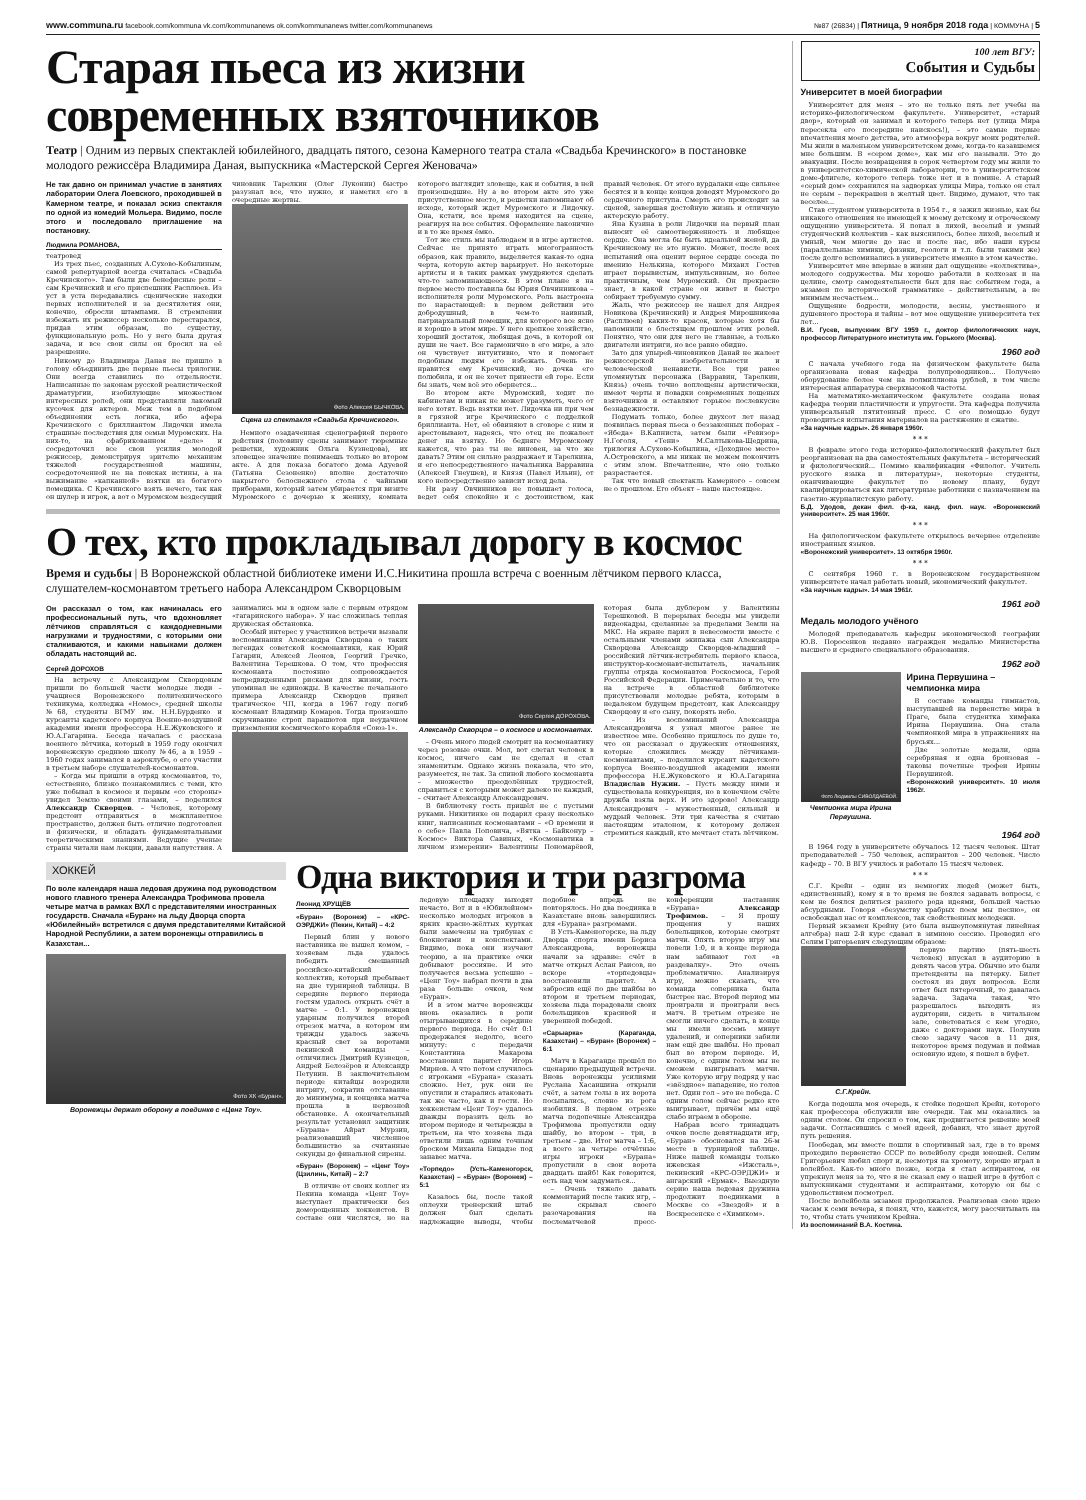www.communa.ru facebook.com/kommuna vk.com/kommunanews ok.com/kommunanews twitter.com/kommunanews
№87 (26834) | Пятница, 9 ноября 2018 года | КОММУНА | 5
Старая пьеса из жизни современных взяточников
Театр | Одним из первых спектаклей юбилейного, двадцать пятого, сезона Камерного театра стала «Свадьба Кречинского» в постановке молодого режиссёра Владимира Даная, выпускника «Мастерской Сергея Женовача»
Не так давно он принимал участие в занятиях лаборатории Олега Лоевского, проходившей в Камерном театре, и показал эскиз спектакля по одной из комедий Мольера. Видимо, после этого и последовало приглашение на постановку.
Людмила РОМАНОВА,
театровед
Из трех пьес, созданных А.Сухово-Кобылиным, самой репертуарной всегда считалась «Свадьба Кречинского». Там были две бенефисные роли – сам Кречинский и его приспешник Расплюев. Из уст в уста передавались сценические находки первых исполнителей и за десятилетия они, конечно, обросли штампами. В стремлении избежать их режиссер несколько перестарался, придав этим образам, по существу, функциональную роль. Но у него была другая задача, и все свои силы он бросил на её разрешение.
Никому до Владимира Даная не пришло в голову объединить две первые пьесы трилогии. Они всегда ставились по отдельности. Написанные по законам русской реалистической драматургии, изобилующие множеством интересных ролей, они представляли лакомый кусочек для актеров. Меж тем в подобном объединении есть логика, ибо афера Кречинского с бриллиантом Лидочки имела страшные последствия для семьи Муромских. На них-то, на сфабрикованном «деле» и сосредоточил все свои усилия молодой режиссер, демонстрируя зрителю механизм тяжелой государственной машины, сосредоточенной не на поисках истины, а на выжимание «капканной» взятки из богатого помещика. С Кречинского взять нечего, так как он шулер и игрок, а вот о Муромском вездесущий чиновник Тарелкин (Олег Луконин) быстро разузнал все, что нужно, и наметил его в очередные жертвы.
Фото Алексея БЫЧКОВА.
Сцена из спектакля «Свадьба Кречинского».
Немного озадаченная сценографией первого действия (половину сцены занимают тюремные решетки, художник Ольга Кузнецова), их зловещее значение понимаешь только во втором акте. А для показа богатого дома Адуевой (Татьяна Сезоненко) вполне достаточно накрытого белоснежного стола с чайными приборами, который затем убирается при визите Муромского с дочерью к жениху, комната которого выглядит зловеще, как и события, в ней произошедшие. Ну а во втором акте это уже присутственное место, и решетки напоминают об исходе, который ждет Муромского и Лидочку. Она, кстати, все время находится на сцене, реагируя на все события. Оформление лаконично и в то же время ёмко.
Тот же стиль мы наблюдаем и в игре артистов. Сейчас не принято играть многогранность образов, как правило, выделяется какая-то одна черта, которую актер варьирует. Но некоторые артисты и в таких рамках умудряются сделать что-то запоминающееся. В этом плане я на первое место поставила бы Юрия Овчинникова – исполнителя роли Муромского. Роль выстроена по нарастающей: в первом действии это добродушный, в чем-то наивный, патриархальный помещик, для которого все ясно и хорошо в этом мире. У него крепкое хозяйство, хороший достаток, любящая дочь, в которой он души не чает. Все гармонично в его мире, а зло он чувствует интуитивно, что и помогает подобным людям его избежать. Очень не нравится ему Кречинский, но дочка его полюбила, и он не хочет принести ей горе. Если бы знать, чем всё это обернется...
Во втором акте Муромский, ходит по кабинетам и никак не может уразуметь, чего от него хотят. Ведь взятки нет. Лидочка ни при чем в грязной игре Кречинского с подделкой бриллианта. Нет, её обвиняют в сговоре с ним и арестовывают, надеясь, что отец не пожалеет денег на взятку. Но бедняге Муромскому кажется, что раз ты не виновен, за что же давать? Этим он сильно раздражает и Тарелкина, и его непосредственного начальника Варравина (Алексей Гнеушев), и Князя (Павел Ильин), от кого непосредственно зависит исход дела.
Ни разу Овчинников не повышает голоса, ведет себя спокойно и с достоинством, как правый человек. От этого вурдалаки еще сильнее бесятся и в конце концов доводят Муромского до сердечного приступа. Смерть его происходит за сценой, завершая достойную жизнь и отличную актерскую работу.
Яна Кузина в роли Лидочки на первый план выносит её самоотверженность и любящее сердце. Она могла бы быть идеальной женой, да Кречинскому не это нужно. Может, после всех испытаний она оценит верное сердце соседа по имению Нелькина, которого Михаил Гостев играет порывистым, импульсивным, но более практичным, чем Муромский. Он прекрасно знает, в какой стране он живет и быстро собирает требуемую сумму.
Жаль, что режиссер не нашел для Андрея Новикова (Кречинский) и Андрея Мирошникова (Расплюев) каких-то красок, которые хотя бы напомнили о блестящем прошлом этих ролей. Понятно, что они для него не главные, а только двигатели интриги, но все равно обидно.
Зато для упырей-чиновников Данай не жалеет режиссерской изобретательности и человеческой ненависти. Все три ранее упомянутых персонажа (Варравин, Тарелкин, Князь) очень точно воплощены артистически, имеют черты и повадки современных лощеных взяточников и оставляют горькое послевкусие безнадежности.
Подумать только, более двухсот лет назад появилась первая пьеса о беззаконных поборах – «Ябеда» В.Капниста, затем были «Ревизор» Н.Гоголя, «Тени» М.Салтыкова-Щедрина, трилогия А.Сухово-Кобылина, «Доходное место» А.Островского, а мы никак не можем покончить с этим злом. Впечатление, что оно только разрастается.
Так что новый спектакль Камерного – совсем не о прошлом. Его объект – наше настоящее.
О тех, кто прокладывал дорогу в космос
Время и судьбы | В Воронежской областной библиотеке имени И.С.Никитина прошла встреча с военным лётчиком первого класса, слушателем-космонавтом третьего набора Александром Скворцовым
Он рассказал о том, как начиналась его профессиональный путь, что вдохновляет лётчиков справляться с каждодневными нагрузками и трудностями, с которыми они сталкиваются, и какими навыками должен обладать настоящий ас.
Сергей ДОРОХОВ
На встречу с Александром Скворцовым пришли по большей части молодые люди – учащиеся Воронежского политехнического техникума, колледжа «Номос», средней школы №68, студенты ВГМУ им. Н.Н.Бурденко и курсанты кадетского корпуса Военно-воздушной академии имени профессора Н.Е.Жуковского и Ю.А.Гагарина. Беседа началась с рассказа военного лётчика, который в 1959 году окончил воронежскую среднюю школу №46, а в 1959 – 1960 годах занимался в аэроклубе, о его участии в третьем наборе слушателей-космонавтов.
– Когда мы пришли в отряд космонавтов, то, естественно, близко познакомились с теми, кто уже побывал в космосе и первым «со стороны» увидел Землю своими глазами, – поделился Александр Скворцов. – Человек, которому предстоит отправиться в межпланетное пространство, должен быть отлично подготовлен и физически, и обладать фундаментальными теоретическими знаниями. Ведущие ученые страны читали нам лекции, давали напутствия. А занимались мы в одном зале с первым отрядом «гагаринского набора». У нас сложилась теплая дружеская обстановка.
Особый интерес у участников встречи вызвали воспоминания Александра Скворцова о таких легендах советской космонавтики, как Юрий Гагарин, Алексей Леонов, Георгий Гречко, Валентина Терешкова. О том, что профессия космонавта постоянно сопровождается непредвиденными рисками для жизни, гость упоминал не единожды. В качестве печального примера Александр Скворцов привел трагическое ЧП, когда в 1967 году погиб космонавт Владимир Комаров. Тогда произошло скручивание строп парашютов при неудачном приземлении космического корабля «Союз-1».
Фото Сергея ДОРОХОВА.
Александр Скворцов – о космосе и космонавтах.
– Очень много людей смотрит на космонавтику через розовые очки. Мол, вот слетал человек в космос, ничего сам не сделал и стал знаменитым. Однако жизнь показала, что это, разумеется, не так. За спиной любого космонавта – множество преодолённых трудностей, справиться с которыми может далеко не каждый, – считает Александр Александрович.
В библиотеку гость пришёл не с пустыми руками. Никитинке он подарил сразу несколько книг, написанных космонавтами – «О времени и о себе» Павла Поповича, «Вятка – Байконур – Космос» Виктора Савиных, «Космонавтика в личном измерении» Валентины Пономарёвой, которая была дублером у Валентины Терешковой. В перерывах беседы мы увидели видеокадры, сделанные за пределами Земли на МКС. На экране парил в невесомости вместе с остальными членами экипажа сын Александра Скворцова Александр Скворцов-младший – российский лётчик-истребитель первого класса, инструктор-космонавт-испытатель, начальник группы отряда космонавтов Роскосмоса, Герой Российской Федерации. Примечательно и то, что на встрече в областной библиотеке присутствовали молодые ребята, которым в недалеком будущем предстоит, как Александру Скворцову и его сыну, покорять небо.
– Из воспоминаний Александра Александровича я узнал многое ранее не известное мне. Особенно пришлось по душе то, что он рассказал о дружеских отношениях, которые сложились между лётчиками-космонавтами, – поделился курсант кадетского корпуса Военно-воздушной академии имени профессора Н.Е.Жуковского и Ю.А.Гагарина Владислав Нужин. – Пусть между ними и существовала конкуренция, но в конечном счёте дружба взяла верх. И это здорово! Александр Александрович – мужественный, сильный и мудрый человек. Эти три качества я считаю настоящим эталоном, к которому должен стремиться каждый, кто мечтает стать лётчиком.
ХОККЕЙ
По воле календаря наша ледовая дружина под руководством нового главного тренера Александра Трофимова провела четыре матча в рамках ВХЛ с представителями иностранных государств. Сначала «Буран» на льду Дворца спорта «Юбилейный» встретился с двумя представителями Китайской Народной Республики, а затем воронежцы отправились в Казахстан...
Фото ХК «Буран».
Воронежцы держат оборону в поединке с «Ценг Тоу».
Одна виктория и три разгрома
Леонид ХРУЩЁВ
«Буран» (Воронеж) – «КРС-ОЭРДЖИ» (Пекин, Китай) – 4:2
Первый блин у нового наставника не вышел комом, – хозяевам льда удалось победить смешанный российско-китайский коллектив, который пребывает на дне турнирной таблицы. В середине первого периода гостям удалось открыть счёт в матче – 0:1. У воронежцев ударным получился второй отрезок матча, в котором им трижды удалось зажечь красный свет за воротами пекинской команды – отличились Дмитрий Кузнецов, Андрей Белозёров и Александр Петунин. В заключительном периоде китайцы возродили интригу, сократив отставание до минимума, и концовка матча прошла в нервозной обстановке. А окончательный результат установил защитник «Бурана» Айрат Мурзин, реализовавший численное большинство за считанные секунды до финальной сирены.
«Буран» (Воронеж) – «Ценг Тоу» (Цзилинь, Китай) – 2:7
В отличие от своих коллег из Пекина команда «Ценг Тоу» выступает практически без доморощенных хоккеистов. В составе они числятся, но на ледовую площадку выходят нечасто. Вот и в «Юбилейном» несколько молодых игроков в ярких красно-жёлтых куртках были замечены на трибунах с блокнотами и конспектами. Видимо, пока они изучают теорию, а на практике очки добывают россияне. И это получается весьма успешно – «Ценг Тоу» набрал почти в два раза больше очков, чем «Буран».
И в этом матче воронежцы вновь оказались в роли отыгрывающихся в середине первого периода. Но счёт 0:1 продержался недолго, всего минуту: с передачи Константина Макарова восстановил паритет Игорь Мирнов. А что потом случилось с игроками «Бурана» сказать сложно. Нет, рук они не опустили и старались атаковать так же часто, как и гости. Но хоккеистам «Ценг Тоу» удалось дважды поразить цель во втором периоде и четырежды в третьем, на что хозяева льда ответили лишь одним точным броском Михаила Бицадзе под занавес матча.
«Торпедо» (Усть-Каменогорск, Казахстан) – «Буран» (Воронеж) – 5:1
Казалось бы, после такой оплеухи тренерский штаб должен был сделать надлежащие выводы, чтобы подобное впредь не повторялось. Но два поединка в Казахстане вновь завершились для «Бурана» разгромами.
В Усть-Каменогорске, на льду Дворца спорта имени Бориса Александрова, воронежцы начали за здравие: счёт в матче открыл Аслан Раисов, но вскоре «торпедовцы» восстановили паритет. А забросив ещё по две шайбы во втором и третьем периодах, хозяева льда порадовали своих болельщиков красивой и уверенной победой.
«Сарыарка» (Караганда, Казахстан) – «Буран» (Воронеж) – 6:1
Матч в Караганде прошёл по сценарию предыдущей встречи. Вновь воронежцы усилиями Руслана Хасаншина открыли счёт, а затем голы в их ворота посыпались, словно из рога изобилия. В первом отрезке матча подопечные Александра Трофимова пропустили одну шайбу, во втором – три, в третьем – две. Итог матча – 1:6, а всего за четыре отчётные игры игроки «Бурана» пропустили в свои ворота двадцать шайб! Как говорится, есть над чем задуматься...
– Очень тяжело давать комментарий после таких игр, – не скрывал своего разочарования на послематчевой пресс-конференции наставник «Бурана» Александр Трофимов. – Я прошу прощения у наших болельщиков, которые смотрят матчи. Опять вторую игру мы повели 1:0, и в конце периода нам забивают гол «в раздевалку». Это очень проблематично. Анализируя игру, можно сказать, что команда соперника была быстрее нас. Второй период мы проиграли и проиграли весь матч. В третьем отрезке не смогли ничего сделать, в конце мы имели восемь минут удалений, и соперники забили нам ещё две шайбы. Но провал был во втором периоде. И, конечно, с одним голом мы не сможем выигрывать матчи. Уже которую игру подряд у нас «звёздное» нападение, но голов нет. Один гол – это не победа. С одним голом сейчас редко кто выигрывает, причём мы ещё слабо играем в обороне.
Набрав всего тринадцать очков после девятнадцати игр, «Буран» обосновался на 26-м месте в турнирной таблице. Ниже нашей команды только ижевская «Ижсталь», пекинский «КРС-ОЭРДЖИ» и ангарский «Ермак». Выездную серию наша ледовая дружина продолжит поединками в Москве со «Звездой» и в Воскресенске с «Химиком».
100 лет ВГУ:
События и Судьбы
Университет в моей биографии
Университет для меня – это не только пять лет учебы на историко-филологическом факультете. Университет, «старый двор», который он занимал и которого теперь нет (улица Мира пересекла его посередине наискось!), – это самые первые впечатления моего детства, это атмосфера вокруг моих родителей. Мы жили в маленьком университетском доме, когда-то казавшемся мне большим. В «сером доме», как мы его называли. Это до эвакуации. После возвращения в сорок четвертом году мы жили то в университетско-химической лаборатории, то в университетском доме-флигеле, которого теперь тоже нет и в помине. А старый «серый дом» сохранился на задворках улицы Мира, только он стал не серым – перекрашен в желтый цвет. Видимо, думают, что так веселее...
Став студентом университета в 1954 г., я зажил жизнью, как бы никакого отношения не имеющей к моему детскому и отроческому ощущению университета. Я попал в лихой, веселый и умный студенческий коллектив – как выяснилось, более лихой, веселый и умный, чем многие до нас и после нас, ибо наши курсы (параллельные химики, физики, геологи и т.п. были такими же) после долго вспоминались в университете именно в этом качестве.
Университет мне впервые в жизни дал ощущение «коллектива», молодого содружества. Мы хорошо работали в колхозах и на целине, смотр самодеятельности был для нас событием года, а экзамен по исторической грамматике – действительным, а не мнимым несчастьем...
Ощущение бодрости, молодости, весны, умственного и душевного простора и тайны – вот мое ощущение университета тех лет...
В.И. Гусев, выпускник ВГУ 1959 г., доктор филологических наук, профессор Литературного института им. Горького (Москва).
1960 год
С начала учебного года на физическом факультете была организована новая кафедра полупроводников... Получено оборудование более чем на полмиллиона рублей, в том числе интересная аппаратура сверхвысокой частоты.
На математико-механическом факультете создана новая кафедра теории пластичности и упругости. Эта кафедра получила универсальный пятитонный пресс. С его помощью будут проводиться испытания материалов на растяжение и сжатие.
«За научные кадры». 26 января 1960г.
* * *
В феврале этого года историко-филологический факультет был реорганизован на два самостоятельных факультета – исторический и филологический... Помимо квалификации «Филолог. Учитель русского языка и литературы», некоторые студенты, оканчивающие факультет по новому плану, будут квалифицироваться как литературные работники с назначением на газетно-журналистскую работу.
Б.Д. Удодов, декан фил. ф-ка, канд. фил. наук. «Воронежский университет». 25 мая 1960г.
* * *
На филологическом факультете открылось вечернее отделение иностранных языков.
«Воронежский университет». 13 октября 1960г.
* * *
С сентября 1960 г. в Воронежском государственном университете начал работать новый, экономический факультет.
«За научные кадры». 14 мая 1961г.
1961 год
Медаль молодого учёного
Молодой преподаватель кафедры экономической географии Ю.В. Поросенков недавно награжден медалью Министерства высшего и среднего специального образования.
1962 год
Фото Людмилы СИВОЛДАЕВОЙ.
Чемпионка мира Ирина Первушина.
Ирина Первушина – чемпионка мира
В составе команды гимнастов, выступавшей на первенстве мира в Праге, была студентка химфака Ирина Первушина. Она стала чемпионкой мира в упражнениях на брусьях...
Две золотые медали, одна серебряная и одна бронзовая – таковы почетные трофеи Ирины Первушиной.
«Воронежский университет». 10 июля 1962г.
1964 год
В 1964 году в университете обучалось 12 тысяч человек. Штат преподавателей – 750 человек, аспирантов – 200 человек. Число кафедр – 70. В ВГУ училось и работало 15 тысяч человек.
* * *
С.Г. Крейн – один из немногих людей (может быть, единственный), кому я в то время не боялся задавать вопросы, с кем не боялся делиться разного рода идеями, большей частью абсурдными. Говоря «безумству храбрых поем мы песню», он освобождал нас от комплексов, так свойственных молодежи.
Первый экзамен Крейну (это была вышеупомянутая линейная алгебра) наш 2-й курс сдавал в зимнюю сессию. Проводил его Селим Григорьевич следующим образом:
С.Г.Крейн. первую партию (пять-шесть человек) впускал в аудиторию в девять часов утра. Обычно это были претенденты на пятерку. Билет состоял из двух вопросов. Если ответ был пятерочный, то давалась задача. Задача такая, что разрешалось выходить из аудитории, сидеть в читальном зале, советоваться с кем угодно, даже с докторами наук. Получив свою задачу часов в 11 дня, некоторое время подумав и поймав основную идею, я пошел в буфет.
Когда подошла моя очередь, к стойке подошел Крейн, которого как профессора обслужили вне очереди. Так мы оказались за одним столом. Он спросил о том, как продвигается решение моей задачи. Согласившись с моей идеей, добавил, что знает другой путь решения.
Пообедав, мы вместе пошли в спортивный зал, где в то время проходило первенство СССР по волейболу среди юношей. Селим Григорьевич любил спорт и, несмотря на хромоту, хорошо играл в волейбол. Как-то много позже, когда я стал аспирантом, он упрекнул меня за то, что я не сказал ему о нашей игре в футбол с выпускниками студентами и аспирантами, которую он бы с удовольствием посмотрел.
После волейбола экзамен продолжался. Реализовав свою идею часам к семи вечера, я понял, что, кажется, могу рассчитывать на то, чтобы стать учеником Крейна.
Из воспоминаний В.А. Костина.